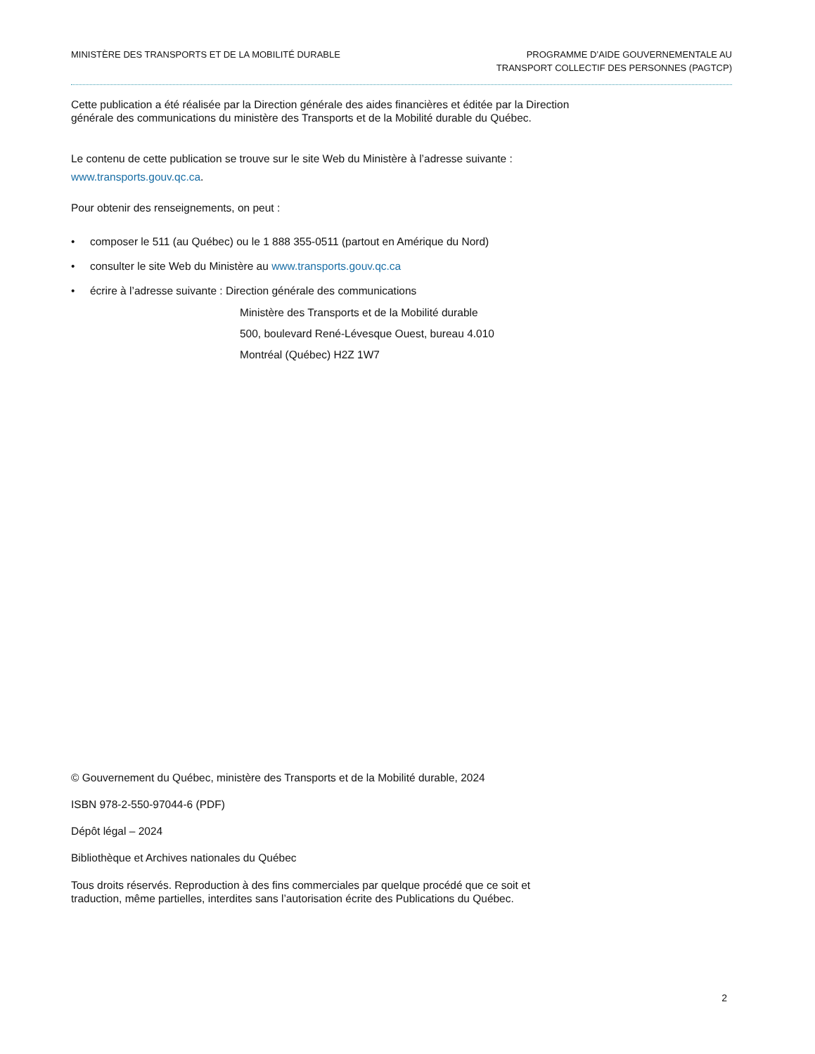MINISTÈRE DES TRANSPORTS ET DE LA MOBILITÉ DURABLE
PROGRAMME D’AIDE GOUVERNEMENTALE AU
TRANSPORT COLLECTIF DES PERSONNES (PAGTCP)
Cette publication a été réalisée par la Direction générale des aides financières et éditée par la Direction
générale des communications du ministère des Transports et de la Mobilité durable du Québec.
Le contenu de cette publication se trouve sur le site Web du Ministère à l’adresse suivante :
www.transports.gouv.qc.ca.
Pour obtenir des renseignements, on peut :
• composer le 511 (au Québec) ou le 1 888 355-0511 (partout en Amérique du Nord)
• consulter le site Web du Ministère au www.transports.gouv.qc.ca
• écrire à l’adresse suivante : Direction générale des communications
Ministère des Transports et de la Mobilité durable
500, boulevard René-Lévesque Ouest, bureau 4.010
Montréal (Québec) H2Z 1W7
© Gouvernement du Québec, ministère des Transports et de la Mobilité durable, 2024
ISBN 978-2-550-97044-6 (PDF)
Dépôt légal – 2024
Bibliothèque et Archives nationales du Québec
Tous droits réservés. Reproduction à des fins commerciales par quelque procédé que ce soit et
traduction, même partielles, interdites sans l’autorisation écrite des Publications du Québec.
2